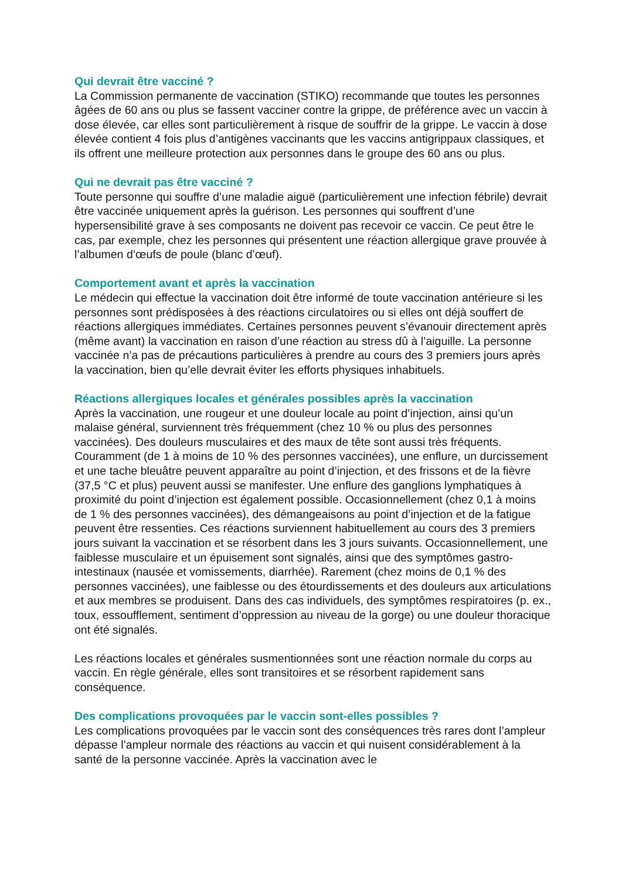Qui devrait être vacciné ?
La Commission permanente de vaccination (STIKO) recommande que toutes les personnes âgées de 60 ans ou plus se fassent vacciner contre la grippe, de préférence avec un vaccin à dose élevée, car elles sont particulièrement à risque de souffrir de la grippe. Le vaccin à dose élevée contient 4 fois plus d’antigènes vaccinants que les vaccins antigrippaux classiques, et ils offrent une meilleure protection aux personnes dans le groupe des 60 ans ou plus.
Qui ne devrait pas être vacciné ?
Toute personne qui souffre d’une maladie aiguë (particulièrement une infection fébrile) devrait être vaccinée uniquement après la guérison. Les personnes qui souffrent d’une hypersensibilité grave à ses composants ne doivent pas recevoir ce vaccin. Ce peut être le cas, par exemple, chez les personnes qui présentent une réaction allergique grave prouvée à l’albumen d’œufs de poule (blanc d’œuf).
Comportement avant et après la vaccination
Le médecin qui effectue la vaccination doit être informé de toute vaccination antérieure si les personnes sont prédisposées à des réactions circulatoires ou si elles ont déjà souffert de réactions allergiques immédiates. Certaines personnes peuvent s’évanouir directement après (même avant) la vaccination en raison d’une réaction au stress dû à l’aiguille. La personne vaccinée n’a pas de précautions particulières à prendre au cours des 3 premiers jours après la vaccination, bien qu’elle devrait éviter les efforts physiques inhabituels.
Réactions allergiques locales et générales possibles après la vaccination
Après la vaccination, une rougeur et une douleur locale au point d’injection, ainsi qu’un malaise général, surviennent très fréquemment (chez 10 % ou plus des personnes vaccinées). Des douleurs musculaires et des maux de tête sont aussi très fréquents. Couramment (de 1 à moins de 10 % des personnes vaccinées), une enflure, un durcissement et une tache bleuâtre peuvent apparaître au point d’injection, et des frissons et de la fièvre (37,5 °C et plus) peuvent aussi se manifester. Une enflure des ganglions lymphatiques à proximité du point d’injection est également possible. Occasionnellement (chez 0,1 à moins de 1 % des personnes vaccinées), des démangeaisons au point d’injection et de la fatigue peuvent être ressenties. Ces réactions surviennent habituellement au cours des 3 premiers jours suivant la vaccination et se résorbent dans les 3 jours suivants. Occasionnellement, une faiblesse musculaire et un épuisement sont signalés, ainsi que des symptômes gastro-intestinaux (nausée et vomissements, diarrhée). Rarement (chez moins de 0,1 % des personnes vaccinées), une faiblesse ou des étourdissements et des douleurs aux articulations et aux membres se produisent. Dans des cas individuels, des symptômes respiratoires (p. ex., toux, essoufflement, sentiment d’oppression au niveau de la gorge) ou une douleur thoracique ont été signalés.
Les réactions locales et générales susmentionnées sont une réaction normale du corps au vaccin. En règle générale, elles sont transitoires et se résorbent rapidement sans conséquence.
Des complications provoquées par le vaccin sont-elles possibles ?
Les complications provoquées par le vaccin sont des conséquences très rares dont l’ampleur dépasse l’ampleur normale des réactions au vaccin et qui nuisent considérablement à la santé de la personne vaccinée. Après la vaccination avec le